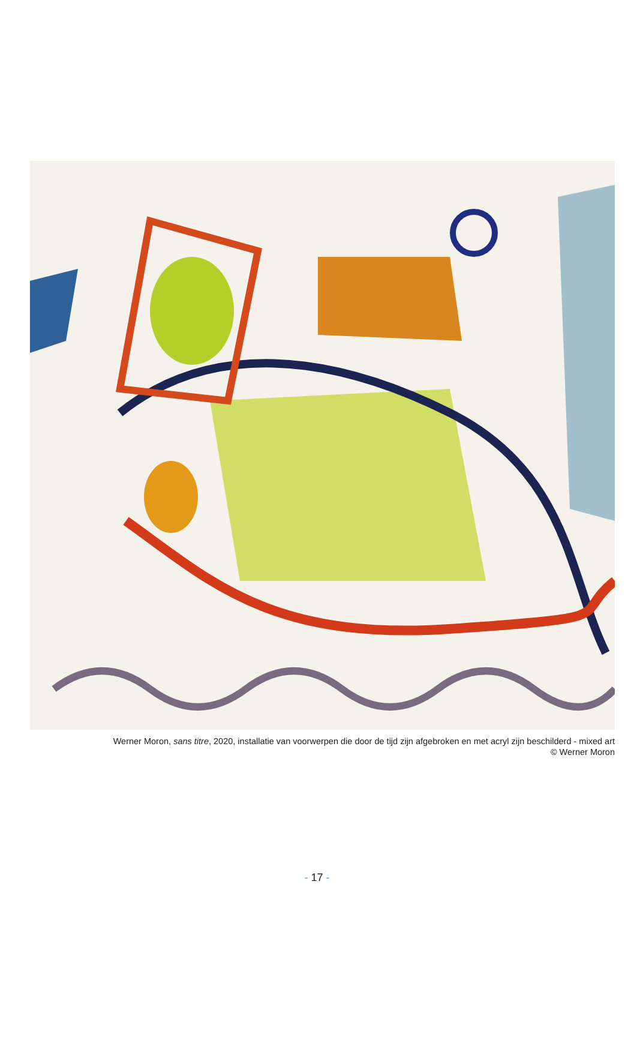Werner Moron, sans titre, 2020, installatie van voorwerpen die door de tijd zijn afgebroken en met acryl zijn beschilderd - mixed art
© Werner Moron
- 17 -